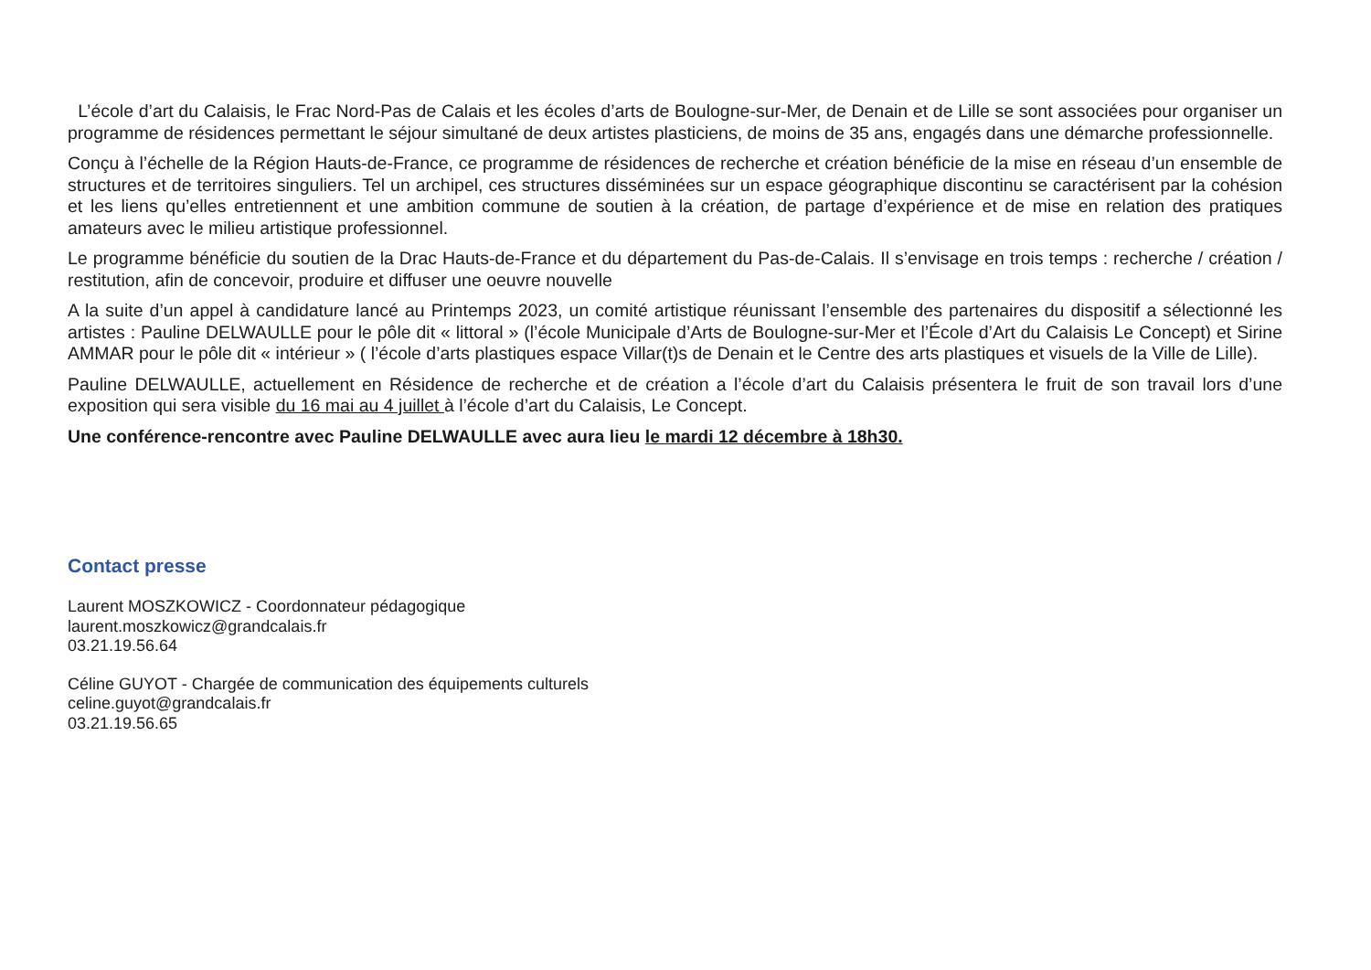L’école d’art du Calaisis, le Frac Nord-Pas de Calais et les écoles d’arts de Boulogne-sur-Mer, de Denain et de Lille se sont associées pour organiser un programme de résidences permettant le séjour simultané de deux artistes plasticiens, de moins de 35 ans, engagés dans une démarche professionnelle.
Conçu à l’échelle de la Région Hauts-de-France, ce programme de résidences de recherche et création bénéficie de la mise en réseau d’un ensemble de structures et de territoires singuliers. Tel un archipel, ces structures disséminées sur un espace géographique discontinu se caractérisent par la cohésion et les liens qu’elles entretiennent et une ambition commune de soutien à la création, de partage d’expérience et de mise en relation des pratiques amateurs avec le milieu artistique professionnel.
Le programme bénéficie du soutien de la Drac Hauts-de-France et du département du Pas-de-Calais. Il s’envisage en trois temps : recherche / création / restitution, afin de concevoir, produire et diffuser une oeuvre nouvelle
A la suite d’un appel à candidature lancé au Printemps 2023, un comité artistique réunissant l’ensemble des partenaires du dispositif a sélectionné les artistes : Pauline DELWAULLE pour le pôle dit « littoral » (l’école Municipale d’Arts de Boulogne-sur-Mer et l’École d’Art du Calaisis Le Concept) et Sirine AMMAR pour le pôle dit « intérieur » ( l’école d’arts plastiques espace Villar(t)s de Denain et le Centre des arts plastiques et visuels de la Ville de Lille).
Pauline DELWAULLE, actuellement en Résidence de recherche et de création a l’école d’art du Calaisis présentera le fruit de son travail lors d’une exposition qui sera visible du 16 mai au 4 juillet à l’école d’art du Calaisis, Le Concept.
Une conférence-rencontre avec Pauline DELWAULLE avec aura lieu le mardi 12 décembre à 18h30.
Contact presse
Laurent MOSZKOWICZ - Coordonnateur pédagogique
laurent.moszkowicz@grandcalais.fr
03.21.19.56.64
Céline GUYOT - Chargée de communication des équipements culturels
celine.guyot@grandcalais.fr
03.21.19.56.65